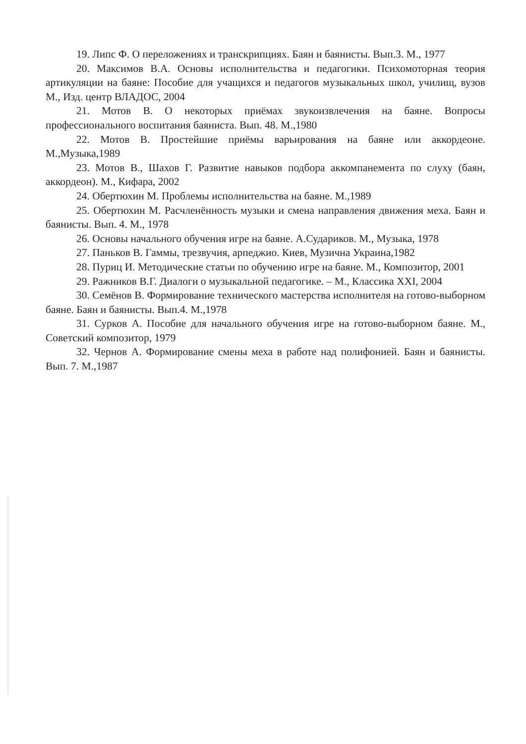19. Липс Ф. О переложениях и транскрипциях. Баян и баянисты. Вып.3. М., 1977
20. Максимов В.А. Основы исполнительства и педагогики. Психомоторная теория артикуляции на баяне: Пособие для учащихся и педагогов музыкальных школ, училищ, вузов М., Изд. центр ВЛАДОС, 2004
21. Мотов В. О некоторых приёмах звукоизвлечения на баяне. Вопросы профессионального воспитания баяниста. Вып. 48. М.,1980
22. Мотов В. Простейшие приёмы варьирования на баяне или аккордеоне. М.,Музыка,1989
23. Мотов В., Шахов Г. Развитие навыков подбора аккомпанемента по слуху (баян, аккордеон). М., Кифара, 2002
24. Обертюхин М. Проблемы исполнительства на баяне. М.,1989
25. Обертюхин М. Расчленённость музыки и смена направления движения меха. Баян и баянисты. Вып. 4. М., 1978
26. Основы начального обучения игре на баяне. А.Судариков. М., Музыка, 1978
27. Паньков В. Гаммы, трезвучия, арпеджио. Киев, Музична Украина,1982
28. Пуриц И. Методические статьи по обучению игре на баяне. М., Композитор, 2001
29. Ражников В.Г. Диалоги о музыкальной педагогике. – М., Классика XXI, 2004
30. Семёнов В. Формирование технического мастерства исполнителя на готово-выборном баяне. Баян и баянисты. Вып.4. М.,1978
31. Сурков А. Пособие для начального обучения игре на готово-выборном баяне. М., Советский композитор, 1979
32. Чернов А. Формирование смены меха в работе над полифонией. Баян и баянисты. Вып. 7. М.,1987